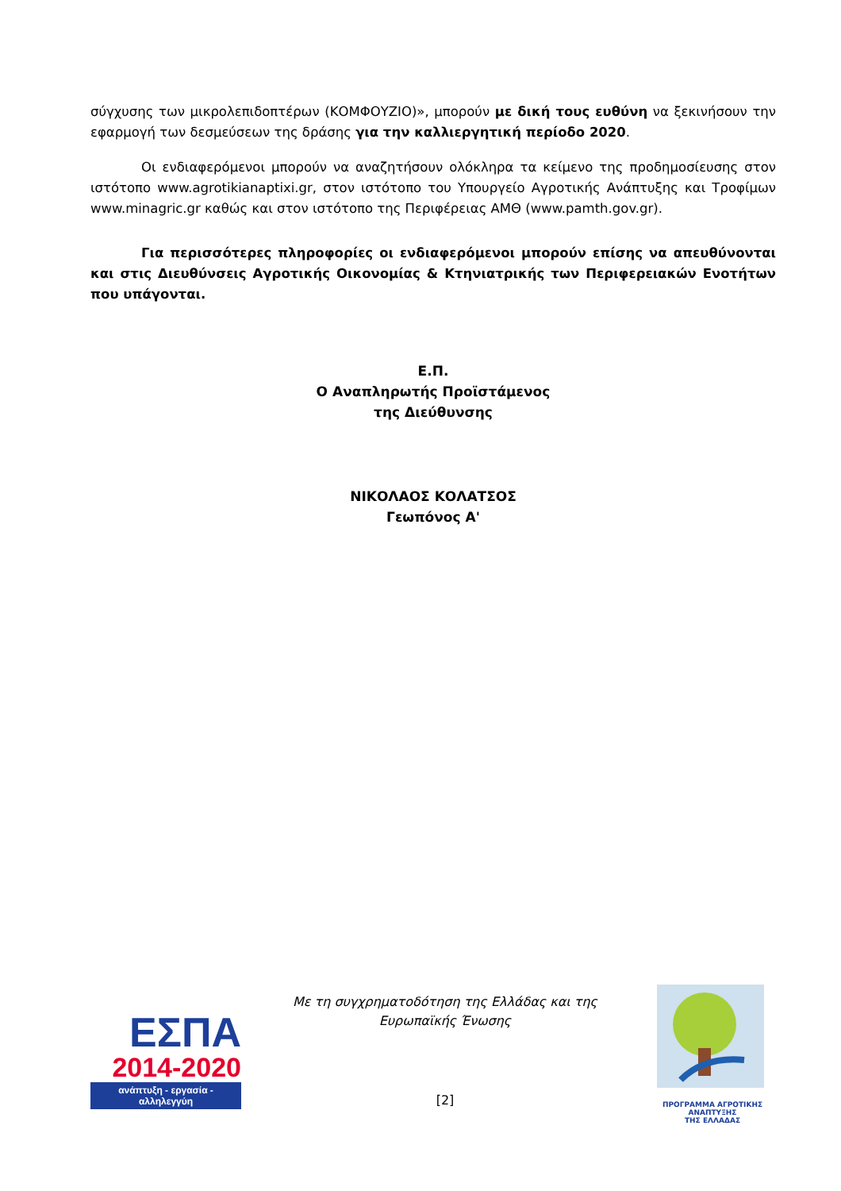σύγχυσης των μικρολεπιδοπτέρων (ΚΟΜΦΟΥΖΙΟ)», μπορούν με δική τους ευθύνη να ξεκινήσουν την εφαρμογή των δεσμεύσεων της δράσης για την καλλιεργητική περίοδο 2020.
Οι ενδιαφερόμενοι μπορούν να αναζητήσουν ολόκληρα τα κείμενο της προδημοσίευσης στον ιστότοπο www.agrotikianaptixi.gr, στον ιστότοπο του Υπουργείο Αγροτικής Ανάπτυξης και Τροφίμων www.minagric.gr καθώς και στον ιστότοπο της Περιφέρειας ΑΜΘ (www.pamth.gov.gr).
Για περισσότερες πληροφορίες οι ενδιαφερόμενοι μπορούν επίσης να απευθύνονται και στις Διευθύνσεις Αγροτικής Οικονομίας & Κτηνιατρικής των Περιφερειακών Ενοτήτων που υπάγονται.
Ε.Π.
Ο Αναπληρωτής Προϊστάμενος
της Διεύθυνσης
ΝΙΚΟΛΑΟΣ ΚΟΛΑΤΣΟΣ
Γεωπόνος Α'
ΕΣΠΑ
2014-2020
ανάπτυξη - εργασία - αλληλεγγύη
Με τη συγχρηματοδότηση της Ελλάδας και της Ευρωπαϊκής Ένωσης
[2]
ΠΡΟΓΡΑΜΜΑ ΑΓΡΟΤΙΚΗΣ ΑΝΑΠΤΥΞΗΣ
ΤΗΣ ΕΛΛΑΔΑΣ